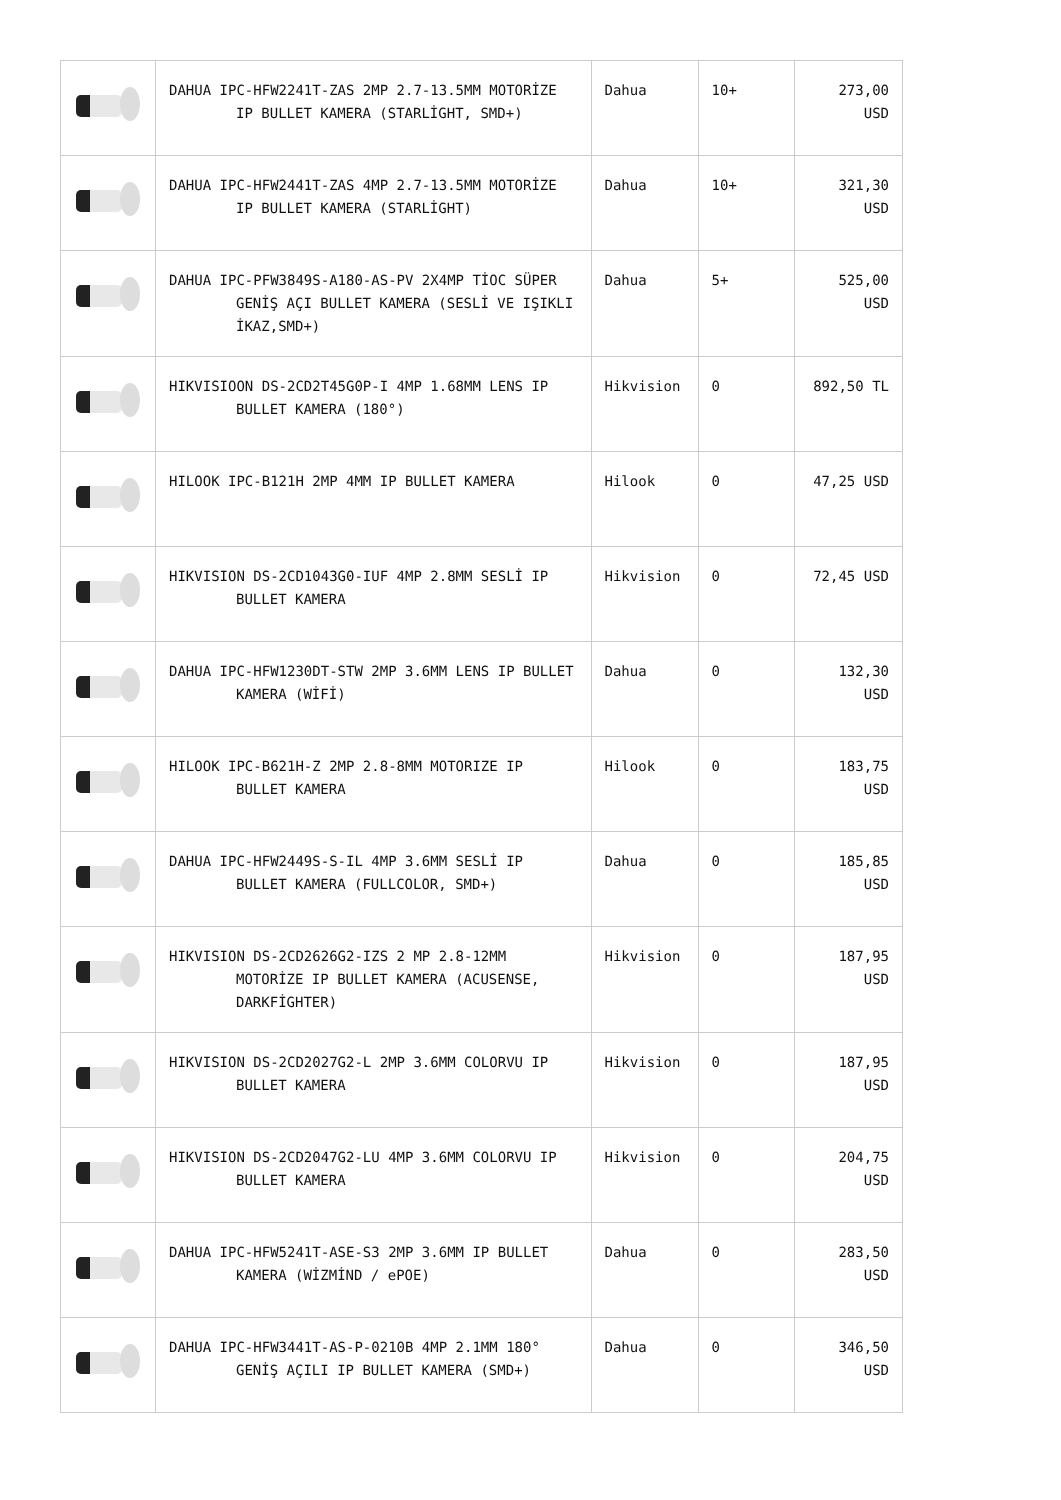| | DAHUA IPC-HFW2241T-ZAS 2MP 2.7-13.5MM MOTORİZE IP BULLET KAMERA (STARLİGHT, SMD+) | Dahua | 10+ | 273,00 USD |
| | DAHUA IPC-HFW2441T-ZAS 4MP 2.7-13.5MM MOTORİZE IP BULLET KAMERA (STARLİGHT) | Dahua | 10+ | 321,30 USD |
| | DAHUA IPC-PFW3849S-A180-AS-PV 2X4MP TİOC SÜPER GENİŞ AÇI BULLET KAMERA (SESLİ VE IŞIKLI İKAZ,SMD+) | Dahua | 5+ | 525,00 USD |
| | HIKVISIOON DS-2CD2T45G0P-I 4MP 1.68MM LENS IP BULLET KAMERA (180°) | Hikvision | 0 | 892,50 TL |
| | HILOOK IPC-B121H 2MP 4MM IP BULLET KAMERA | Hilook | 0 | 47,25 USD |
| | HIKVISION DS-2CD1043G0-IUF 4MP 2.8MM SESLİ IP BULLET KAMERA | Hikvision | 0 | 72,45 USD |
| | DAHUA IPC-HFW1230DT-STW 2MP 3.6MM LENS IP BULLET KAMERA (WİFİ) | Dahua | 0 | 132,30 USD |
| | HILOOK IPC-B621H-Z 2MP 2.8-8MM MOTORIZE IP BULLET KAMERA | Hilook | 0 | 183,75 USD |
| | DAHUA IPC-HFW2449S-S-IL 4MP 3.6MM SESLİ IP BULLET KAMERA (FULLCOLOR, SMD+) | Dahua | 0 | 185,85 USD |
| | HIKVISION DS-2CD2626G2-IZS 2 MP 2.8-12MM MOTORİZE IP BULLET KAMERA (ACUSENSE, DARKFİGHTER) | Hikvision | 0 | 187,95 USD |
| | HIKVISION DS-2CD2027G2-L 2MP 3.6MM COLORVU IP BULLET KAMERA | Hikvision | 0 | 187,95 USD |
| | HIKVISION DS-2CD2047G2-LU 4MP 3.6MM COLORVU IP BULLET KAMERA | Hikvision | 0 | 204,75 USD |
| | DAHUA IPC-HFW5241T-ASE-S3 2MP 3.6MM IP BULLET KAMERA (WİZMİND / ePOE) | Dahua | 0 | 283,50 USD |
| | DAHUA IPC-HFW3441T-AS-P-0210B 4MP 2.1MM 180° GENİŞ AÇILI IP BULLET KAMERA (SMD+) | Dahua | 0 | 346,50 USD |